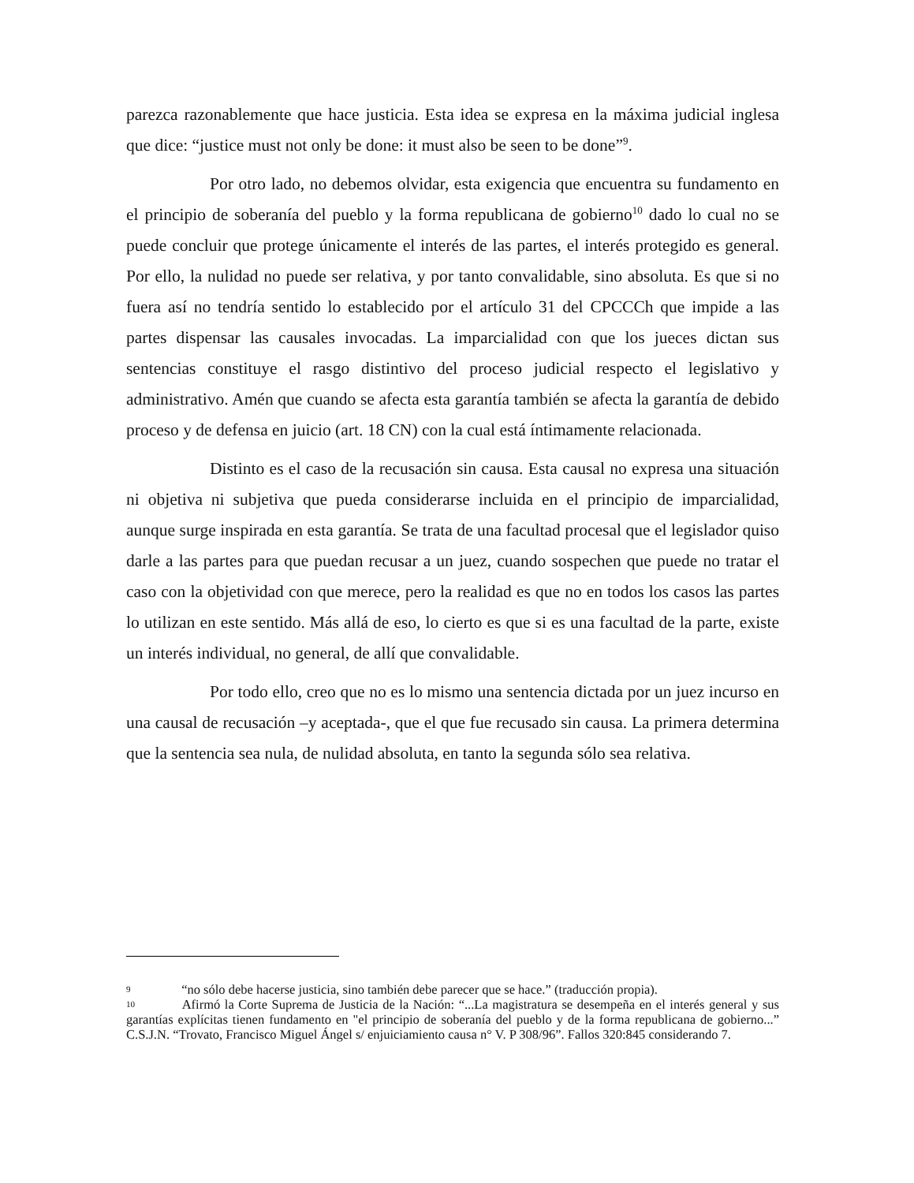parezca razonablemente que hace justicia. Esta idea se expresa en la máxima judicial inglesa que dice: “justice must not only be done: it must also be seen to be done”<sup>9</sup>.
Por otro lado, no debemos olvidar, esta exigencia que encuentra su fundamento en el principio de soberanía del pueblo y la forma republicana de gobierno<sup>10</sup> dado lo cual no se puede concluir que protege únicamente el interés de las partes, el interés protegido es general. Por ello, la nulidad no puede ser relativa, y por tanto convalidable, sino absoluta. Es que si no fuera así no tendría sentido lo establecido por el artículo 31 del CPCCCh que impide a las partes dispensar las causales invocadas. La imparcialidad con que los jueces dictan sus sentencias constituye el rasgo distintivo del proceso judicial respecto el legislativo y administrativo. Amén que cuando se afecta esta garantía también se afecta la garantía de debido proceso y de defensa en juicio (art. 18 CN) con la cual está íntimamente relacionada.
Distinto es el caso de la recusación sin causa. Esta causal no expresa una situación ni objetiva ni subjetiva que pueda considerarse incluida en el principio de imparcialidad, aunque surge inspirada en esta garantía. Se trata de una facultad procesal que el legislador quiso darle a las partes para que puedan recusar a un juez, cuando sospechen que puede no tratar el caso con la objetividad con que merece, pero la realidad es que no en todos los casos las partes lo utilizan en este sentido. Más allá de eso, lo cierto es que si es una facultad de la parte, existe un interés individual, no general, de allí que convalidable.
Por todo ello, creo que no es lo mismo una sentencia dictada por un juez incurso en una causal de recusación –y aceptada-, que el que fue recusado sin causa. La primera determina que la sentencia sea nula, de nulidad absoluta, en tanto la segunda sólo sea relativa.
9 “no sólo debe hacerse justicia, sino también debe parecer que se hace.” (traducción propia).
10 Afirmó la Corte Suprema de Justicia de la Nación: “...La magistratura se desempeña en el interés general y sus garantías explícitas tienen fundamento en "el principio de soberanía del pueblo y de la forma republicana de gobierno...” C.S.J.N. “Trovato, Francisco Miguel Ángel s/ enjuiciamiento causa n° V. P 308/96”. Fallos 320:845 considerando 7.